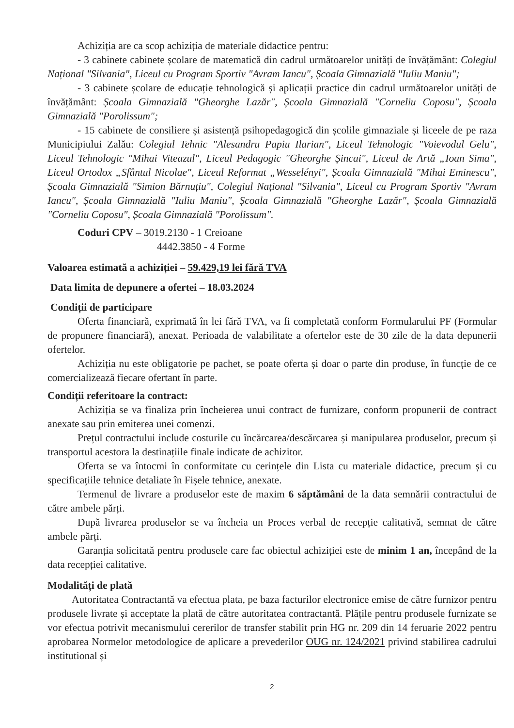Achiziția are ca scop achiziția de materiale didactice pentru:
- 3 cabinete cabinete școlare de matematică din cadrul următoarelor unități de învățământ: Colegiul Național "Silvania", Liceul cu Program Sportiv "Avram Iancu", Școala Gimnazială "Iuliu Maniu";
- 3 cabinete școlare de educație tehnologică și aplicații practice din cadrul următoarelor unități de învățământ: Școala Gimnazială "Gheorghe Lazăr", Școala Gimnazială "Corneliu Coposu", Școala Gimnazială "Porolissum";
- 15 cabinete de consiliere și asistență psihopedagogică din școlile gimnaziale și liceele de pe raza Municipiului Zalău: Colegiul Tehnic "Alesandru Papiu Ilarian", Liceul Tehnologic "Voievodul Gelu", Liceul Tehnologic "Mihai Viteazul", Liceul Pedagogic "Gheorghe Șincai", Liceul de Artă „Ioan Sima", Liceul Ortodox „Sfântul Nicolae", Liceul Reformat „Wesselényi", Școala Gimnazială "Mihai Eminescu", Școala Gimnazială "Simion Bărnuțiu", Colegiul Național "Silvania", Liceul cu Program Sportiv "Avram Iancu", Școala Gimnazială "Iuliu Maniu", Școala Gimnazială "Gheorghe Lazăr", Școala Gimnazială "Corneliu Coposu", Școala Gimnazială "Porolissum".
Coduri CPV – 3019.2130 - 1 Creioane
4442.3850 - 4 Forme
Valoarea estimată a achiziției – 59.429,19 lei fără TVA
Data limita de depunere a ofertei – 18.03.2024
Condiții de participare
Oferta financiară, exprimată în lei fără TVA, va fi completată conform Formularului PF (Formular de propunere financiară), anexat. Perioada de valabilitate a ofertelor este de 30 zile de la data depunerii ofertelor.
Achiziția nu este obligatorie pe pachet, se poate oferta și doar o parte din produse, în funcție de ce comercializează fiecare ofertant în parte.
Condiții referitoare la contract:
Achiziția se va finaliza prin încheierea unui contract de furnizare, conform propunerii de contract anexate sau prin emiterea unei comenzi.
Prețul contractului include costurile cu încărcarea/descărcarea și manipularea produselor, precum și transportul acestora la destinațiile finale indicate de achizitor.
Oferta se va întocmi în conformitate cu cerințele din Lista cu materiale didactice, precum și cu specificațiile tehnice detaliate în Fișele tehnice, anexate.
Termenul de livrare a produselor este de maxim 6 săptămâni de la data semnării contractului de către ambele părți.
După livrarea produselor se va încheia un Proces verbal de recepție calitativă, semnat de către ambele părți.
Garanția solicitată pentru produsele care fac obiectul achiziției este de minim 1 an, începând de la data recepției calitative.
Modalități de plată
Autoritatea Contractantă va efectua plata, pe baza facturilor electronice emise de către furnizor pentru produsele livrate și acceptate la plată de către autoritatea contractantă. Plățile pentru produsele furnizate se vor efectua potrivit mecanismului cererilor de transfer stabilit prin HG nr. 209 din 14 feruarie 2022 pentru aprobarea Normelor metodologice de aplicare a prevederilor OUG nr. 124/2021 privind stabilirea cadrului institutional și
2